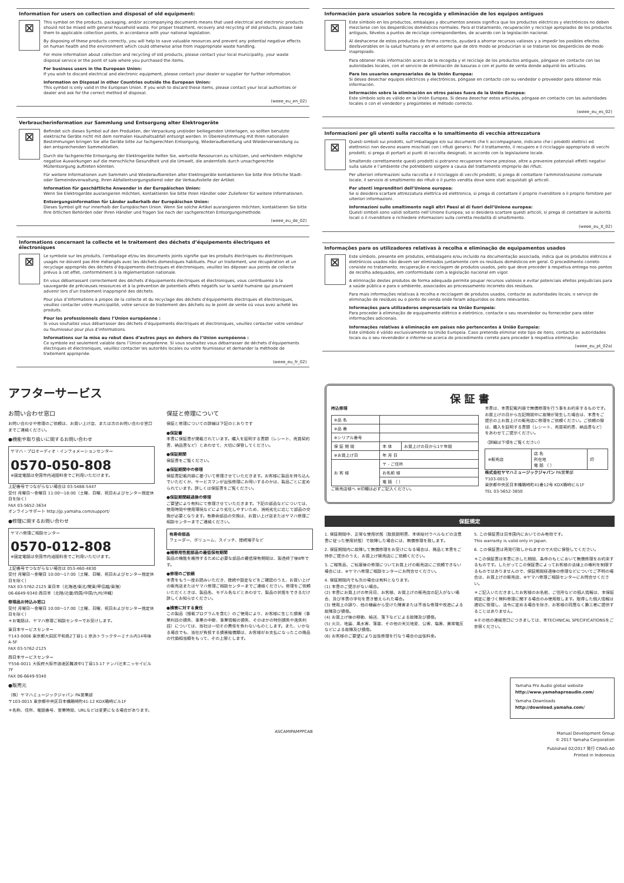Information for users on collection and disposal of old equipment:
⊠
This symbol on the products, packaging, and/or accompanying documents means that used electrical and electronic products should not be mixed with general household waste. For proper treatment, recovery and recycling of old products, please take them to applicable collection points, in accordance with your national legislation.
By disposing of these products correctly, you will help to save valuable resources and prevent any potential negative effects on human health and the environment which could otherwise arise from inappropriate waste handling.
For more information about collection and recycling of old products, please contact your local municipality, your waste disposal service or the point of sale where you purchased the items.
For business users in the European Union:
If you wish to discard electrical and electronic equipment, please contact your dealer or supplier for further information.
Information on Disposal in other Countries outside the European Union:
This symbol is only valid in the European Union. If you wish to discard these items, please contact your local authorities or dealer and ask for the correct method of disposal.
(weee_eu_en_02)
Verbraucherinformation zur Sammlung und Entsorgung alter Elektrogeräte
⊠
Befindet sich dieses Symbol auf den Produkten, der Verpackung und/oder beiliegenden Unterlagen, so sollten benutzte elektrische Geräte nicht mit dem normalen Haushaltsabfall entsorgt werden. In Übereinstimmung mit Ihren nationalen Bestimmungen bringen Sie alte Geräte bitte zur fachgerechten Entsorgung, Wiederaufbereitung und Wiederverwendung zu den entsprechenden Sammelstellen.
Durch die fachgerechte Entsorgung der Elektrogeräte helfen Sie, wertvolle Ressourcen zu schützen, und verhindern mögliche negative Auswirkungen auf die menschliche Gesundheit und die Umwelt, die andernfalls durch unsachgerechte Müllentsorgung auftreten könnten.
Für weitere Informationen zum Sammeln und Wiederaufbereiten alter Elektrogeräte kontaktieren Sie bitte Ihre örtliche Stadt- oder Gemeindeverwaltung, Ihren Abfallentsorgungsdienst oder die Verkaufsstelle der Artikel.
Information für geschäftliche Anwender in der Europäischen Union:
Wenn Sie Elektrogeräte ausrangieren möchten, kontaktieren Sie bitte Ihren Händler oder Zulieferer für weitere Informationen.
Entsorgungsinformation für Länder außerhalb der Europäischen Union:
Dieses Symbol gilt nur innerhalb der Europäischen Union. Wenn Sie solche Artikel ausrangieren möchten, kontaktieren Sie bitte Ihre örtlichen Behörden oder Ihren Händler und fragen Sie nach der sachgerechten Entsorgungsmethode.
(weee_eu_de_02)
Informations concernant la collecte et le traitement des déchets d’équipements électriques et électroniques
⊠
Le symbole sur les produits, l’emballage et/ou les documents joints signifie que les produits électriques ou électroniques usagés ne doivent pas être mélangés avec les déchets domestiques habituels. Pour un traitement, une récupération et un recyclage appropriés des déchets d’équipements électriques et électroniques, veuillez les déposer aux points de collecte prévus à cet effet, conformément à la réglementation nationale.
En vous débarrassant correctement des déchets d’équipements électriques et électroniques, vous contribuerez à la sauvegarde de précieuses ressources et à la prévention de potentiels effets négatifs sur la santé humaine qui pourraient advenir lors d’un traitement inapproprié des déchets.
Pour plus d’informations à propos de la collecte et du recyclage des déchets d’équipements électriques et électroniques, veuillez contacter votre municipalité, votre service de traitement des déchets ou le point de vente où vous avez acheté les produits.
Pour les professionnels dans l’Union européenne :
Si vous souhaitez vous débarrasser des déchets d’équipements électriques et électroniques, veuillez contacter votre vendeur ou fournisseur pour plus d’informations.
Informations sur la mise au rebut dans d’autres pays en dehors de l’Union européenne :
Ce symbole est seulement valable dans l’Union européenne. Si vous souhaitez vous débarrasser de déchets d’équipements électriques et électroniques, veuillez contacter les autorités locales ou votre fournisseur et demander la méthode de traitement appropriée.
(weee_eu_fr_02)
Información para usuarios sobre la recogida y eliminación de los equipos antiguos
⊠
Este símbolo en los productos, embalajes y documentos anexos significa que los productos eléctricos y electrónicos no deben mezclarse con los desperdicios domésticos normales. Para el tratamiento, recuperación y reciclaje apropiados de los productos antiguos, llévelos a puntos de reciclaje correspondientes, de acuerdo con la legislación nacional.
Al deshacerse de estos productos de forma correcta, ayudará a ahorrar recursos valiosos y a impedir los posibles efectos desfavorables en la salud humana y en el entorno que de otro modo se producirían si se trataran los desperdicios de modo inapropiado.
Para obtener más información acerca de la recogida y el reciclaje de los productos antiguos, póngase en contacto con las autoridades locales, con el servicio de eliminación de basuras o con el punto de venta donde adquirió los artículos.
Para los usuarios empresariales de la Unión Europea:
Si desea desechar equipos eléctricos y electrónicos, póngase en contacto con su vendedor o proveedor para obtener más información.
Información sobre la eliminación en otros países fuera de la Unión Europea:
Este símbolo solo es válido en la Unión Europea. Si desea desechar estos artículos, póngase en contacto con las autoridades locales o con el vendedor y pregúnteles el método correcto.
(weee_eu_es_02)
Informazioni per gli utenti sulla raccolta e lo smaltimento di vecchia attrezzatura
⊠
Questi simboli sui prodotti, sull’imballaggio e/o sui documenti che li accompagnano, indicano che i prodotti elettrici ed elettronici non devono essere mischiati con i rifiuti generici. Per il trattamento, il recupero e il riciclaggio appropriato di vecchi prodotti, si prega di portarli ai punti di raccolta designati, in accordo con la legislazione locale.
Smaltendo correttamente questi prodotti si potranno recuperare risorse preziose, oltre a prevenire potenziali effetti negativi sulla salute e l’ambiente che potrebbero sorgere a causa del trattamento improprio dei rifiuti.
Per ulteriori informazioni sulla raccolta e il riciclaggio di vecchi prodotti, si prega di contattare l’amministrazione comunale locale, il servizio di smaltimento dei rifiuti o il punto vendita dove sono stati acquistati gli articoli.
Per utenti imprenditori dell’Unione europea:
Se si desidera scartare attrezzatura elettrica ed elettronica, si prega di contattare il proprio rivenditore o il proprio fornitore per ulteriori informazioni.
Informazioni sullo smaltimento negli altri Paesi al di fuori dell’Unione europea:
Questi simboli sono validi soltanto nell’Unione Europea; se si desidera scartare questi articoli, si prega di contattare le autorità locali o il rivenditore e richiedere informazioni sulla corretta modalità di smaltimento.
(weee_eu_it_02)
Informações para os utilizadores relativas à recolha e eliminação de equipamentos usados
⊠
Este símbolo, presente em produtos, embalagens e/ou incluído na documentação associada, indica que os produtos elétricos e eletrónicos usados não devem ser eliminados juntamente com os resíduos domésticos em geral. O procedimento correto consiste no tratamento, recuperação e reciclagem de produtos usados, pelo que deve proceder à respetiva entrega nos pontos de recolha adequados, em conformidade com a legislação nacional em vigor.
A eliminação destes produtos de forma adequada permite poupar recursos valiosos e evitar potenciais efeitos prejudiciais para a saúde pública e para o ambiente, associados ao processamento incorreto dos resíduos.
Para mais informações relativas à recolha e reciclagem de produtos usados, contacte as autoridades locais, o serviço de eliminação de resíduos ou o ponto de venda onde foram adquiridos os itens relevantes.
Informações para utilizadores empresariais na União Europeia:
Para proceder à eliminação de equipamento elétrico e eletrónico, contacte o seu revendedor ou fornecedor para obter informações adicionais.
Informações relativas à eliminação em países não pertencentes à União Europeia:
Este símbolo é válido exclusivamente na União Europeia. Caso pretenda eliminar este tipo de itens, contacte as autoridades locais ou o seu revendedor e informe-se acerca do procedimento correto para proceder à respetiva eliminação.
(weee_eu_pt_02a)
アフターサービス
お問い合わせ窓口
お問い合わせや修理のご依頼は、お買い上げ店、または次のお問い合わせ窓口までご連絡ください。
●機能や取り扱いに関するお問い合わせ
ヤマハ・プロオーディオ・インフォメーションセンター
0570-050-808
※固定電話は全国市内通話料金でご利用いただけます。
上記番号でつながらない場合は 03-5488-5447
受付 月曜日～金曜日 11:00～18:00（土曜、日曜、祝日およびセンター指定休日を除く）
FAX 03-5652-3634
オンラインサポート http://jp.yamaha.com/support/
●修理に関するお問い合わせ
ヤマハ修理ご相談センター
0570-012-808
※固定電話は全国市内通話料金でご利用いただけます。
上記番号でつながらない場合は 053-460-4830
受付 月曜日～金曜日 10:00～17:00（土曜、日曜、祝日およびセンター指定休日を除く）
FAX 03-5762-2125 東日本（北海道/東北/関東/甲信越/東海）
06-6649-9340 西日本（北陸/近畿/四国/中国/九州/沖縄）
修理品お持込み窓口
受付 月曜日～金曜日 10:00～17:00（土曜、日曜、祝日およびセンター指定休日を除く）
＊お電話は、ヤマハ修理ご相談センターでお受けします。
東日本サービスセンター
〒143-0006 東京都大田区平和島2丁目1-1 京浜トラックターミナル内14号棟A-5F
FAX 03-5762-2125
西日本サービスセンター
〒556-0011 大阪府大阪市浪速区難波中1丁目13-17 ナンバ辻本ニッセイビル7F
FAX 06-6649-9340
●販売元
（株）ヤマハミュージックジャパン PA営業部
〒103-0015 東京都中央区日本橋箱崎町41-12 KDX箱崎ビル1F
＊名称、住所、電話番号、営業時間、URLなどは変更になる場合があります。
保証と修理について
保証と修理についての詳細は下記のとおりです
●保証書
本書に保証書が掲載されています。購入を証明する書類（レシート、売買契約書、納品書など）とあわせて、大切に保管してください。
●保証期間
保証書をご覧ください。
●保証期間中の修理
保証書記載内容に基づいて修理させていただきます。お客様に製品を持ち込んでいただくか、サービスマンが出張修理にお伺いするのかは、製品ごとに定められています。詳しくは保証書をご覧ください。
●保証期間経過後の修理
ご要望により有料にて修理させていただきます。下記の部品などについては、使用時間や使用環境などにより劣化しやすいため、消耗劣化に応じて部品の交換が必要となります。有寿命部品の交換は、お買い上げ店またはヤマハ修理ご相談センターまでご連絡ください。
有寿命部品
フェーダー、ボリューム、スイッチ、接続端子など
●補修用性能部品の最低保有期間
製品の機能を維持するために必要な部品の最低保有期間は、製造終了後8年です。
●修理のご依頼
本書をもう一度お読みいただき、接続や設定などをご確認のうえ、お買い上げの販売店またはヤマハ修理ご相談センターまでご連絡ください。修理をご依頼いただくときは、製品名、モデル名などとあわせて、製品の状態をできるだけ詳しくお知らせください。
●損害に対する責任
この製品（搭載プログラムを含む）のご使用により、お客様に生じた損害（事業利益の損失、事業の中断、事業情報の損失、そのほかの特別損失や逸失利益）については、当社は一切その責任を負わないものとします。また、いかなる場合でも、当社が負担する損害賠償額は、お客様がお支払になったこの商品の代価相当額をもって、その上限とします。
ASCAMIPAMPPCAB
保 証 書
持込修理
| ※品 名 | | |
| ※品 番 | | |
| ※シリアル番号 | | |
| 保 証 期 間 | 本 体 | お買上げの日から1ケ年間 |
| ※お買上げ日 | 年 月 日 | |
| お 客 様 | 〒 - ご住所 | |
| | お名前 様 | |
| | 電 話 （ ） | |
ご販売店様へ ※印欄は必ずご記入ください。
本書は、本書記載内容で無償修理を行う事をお約束するものです。お買上げの日から左記期間中に故障が発生した場合は、本書をご提示の上お買上げの販売店に修理をご依頼ください。ご依頼の際は、購入を証明する書類（レシート、売買契約書、納品書など）をあわせてご提示ください。
（詳細は下項をご覧ください）
| ※販売店 | 店 名 所在地 電 話 （ ） | 印 |
株式会社ヤマハミュージックジャパン PA営業部
〒103-0015
東京都中央区日本橋箱崎町41番12号 KDX箱崎ビル1F
TEL 03-5652-3850
保証規定
1. 保証期間中、正常な使用状態（取扱説明書、本体貼付ラベルなどの注意書に従った使用状態）で故障した場合には、無償修理を致します。
2. 保証期間内に故障して無償修理をお受けになる場合は、商品と本書をご持参ご提示のうえ、お買上げ販売店にご依頼ください。
3. ご贈答品、ご転居後の修理についてお買上げの販売店にご依頼できない場合には、※ヤマハ修理ご相談センターにお問合せください。
4. 保証期間内でも次の場合は有料となります。
(1) 本書のご提示がない場合。
(2) 本書にお買上げの年月日、お客様、お買上げの販売店の記入がない場合、及び本書の字句を書き替えられた場合。
(3) 使用上の誤り、他の機器から受けた障害または不当な修理や改造による故障及び損傷。
(4) お買上げ後の移動、輸送、落下などによる故障及び損傷。
(5) 火災、地震、風水害、落雷、その他の天災地変、公害、塩害、異常電圧などによる故障及び損傷。
(6) お客様のご要望により出張修理を行なう場合の出張料金。
5. この保証書は日本国内においてのみ有効です。
This warranty is valid only in Japan.
6. この保証書は再発行致しかねますので大切に保管してください。
＊この保証書は本書に示した期間、条件のもとにおいて無償修理をお約束するものです。したがってこの保証書によってお客様の法律上の権利を制限するものではありませんので、保証期間経過後の修理などについてご不明の場合は、お買上げの販売店、※ヤマハ修理ご相談センターにお問合せください。
＊ご記入いただきましたお客様のお名前、ご住所などの個人情報は、本保証規定に基づく無料修理に関する場合のみ使用致します。取得した個人情報は適切に管理し、法令に定める場合を除き、お客様の同意なく第三者に提供することはありません。
※その他の連絡窓口につきましては、本TECHNICAL SPECIFICATIONSをご参照ください。
Yamaha Pro Audio global website
http://www.yamahaproaudio.com/
Yamaha Downloads
http://download.yamaha.com/
Manual Development Group
© 2017 Yamaha Corporation
Published 02/2017 発行 CRAG-A0
Printed in Indonesia